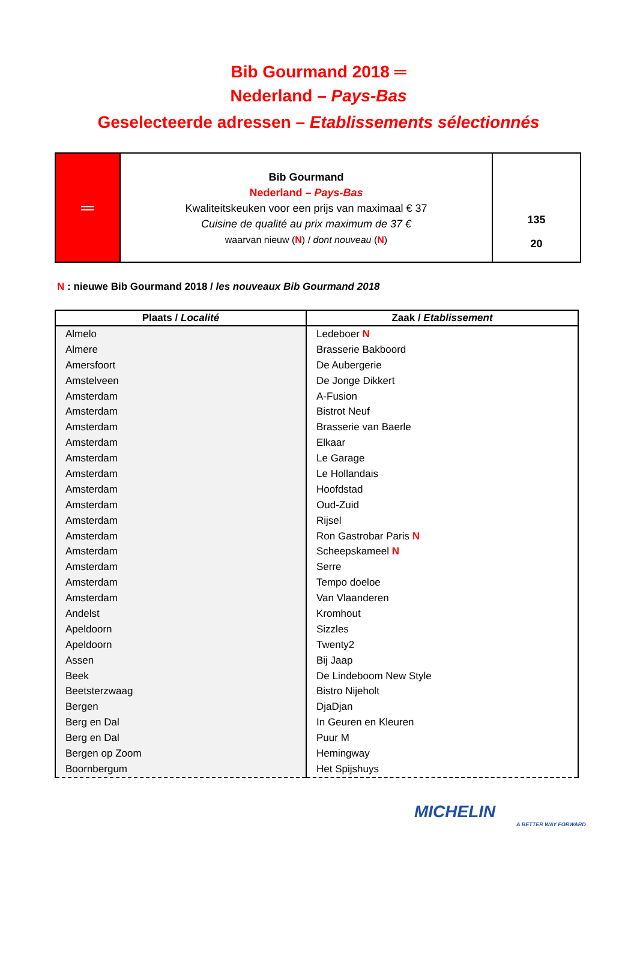Bib Gourmand 2018 ═
Nederland – Pays-Bas
Geselecteerde adressen – Etablissements sélectionnés
═
Bib Gourmand
Nederland – Pays-Bas
Kwaliteitskeuken voor een prijs van maximaal € 37
Cuisine de qualité au prix maximum de 37 €
waarvan nieuw (N) / dont nouveau (N)
135
20
N : nieuwe Bib Gourmand 2018 / les nouveaux Bib Gourmand 2018
| Plaats / Localité | Zaak / Etablissement |
| --- | --- |
| Almelo | Ledeboer N |
| Almere | Brasserie Bakboord |
| Amersfoort | De Aubergerie |
| Amstelveen | De Jonge Dikkert |
| Amsterdam | A-Fusion |
| Amsterdam | Bistrot Neuf |
| Amsterdam | Brasserie van Baerle |
| Amsterdam | Elkaar |
| Amsterdam | Le Garage |
| Amsterdam | Le Hollandais |
| Amsterdam | Hoofdstad |
| Amsterdam | Oud-Zuid |
| Amsterdam | Rijsel |
| Amsterdam | Ron Gastrobar Paris N |
| Amsterdam | Scheepskameel N |
| Amsterdam | Serre |
| Amsterdam | Tempo doeloe |
| Amsterdam | Van Vlaanderen |
| Andelst | Kromhout |
| Apeldoorn | Sizzles |
| Apeldoorn | Twenty2 |
| Assen | Bij Jaap |
| Beek | De Lindeboom New Style |
| Beetsterzwaag | Bistro Nijeholt |
| Bergen | DjaDjan |
| Berg en Dal | In Geuren en Kleuren |
| Berg en Dal | Puur M |
| Bergen op Zoom | Hemingway |
| Boornbergum | Het Spijshuys |
MICHELIN
A BETTER WAY FORWARD